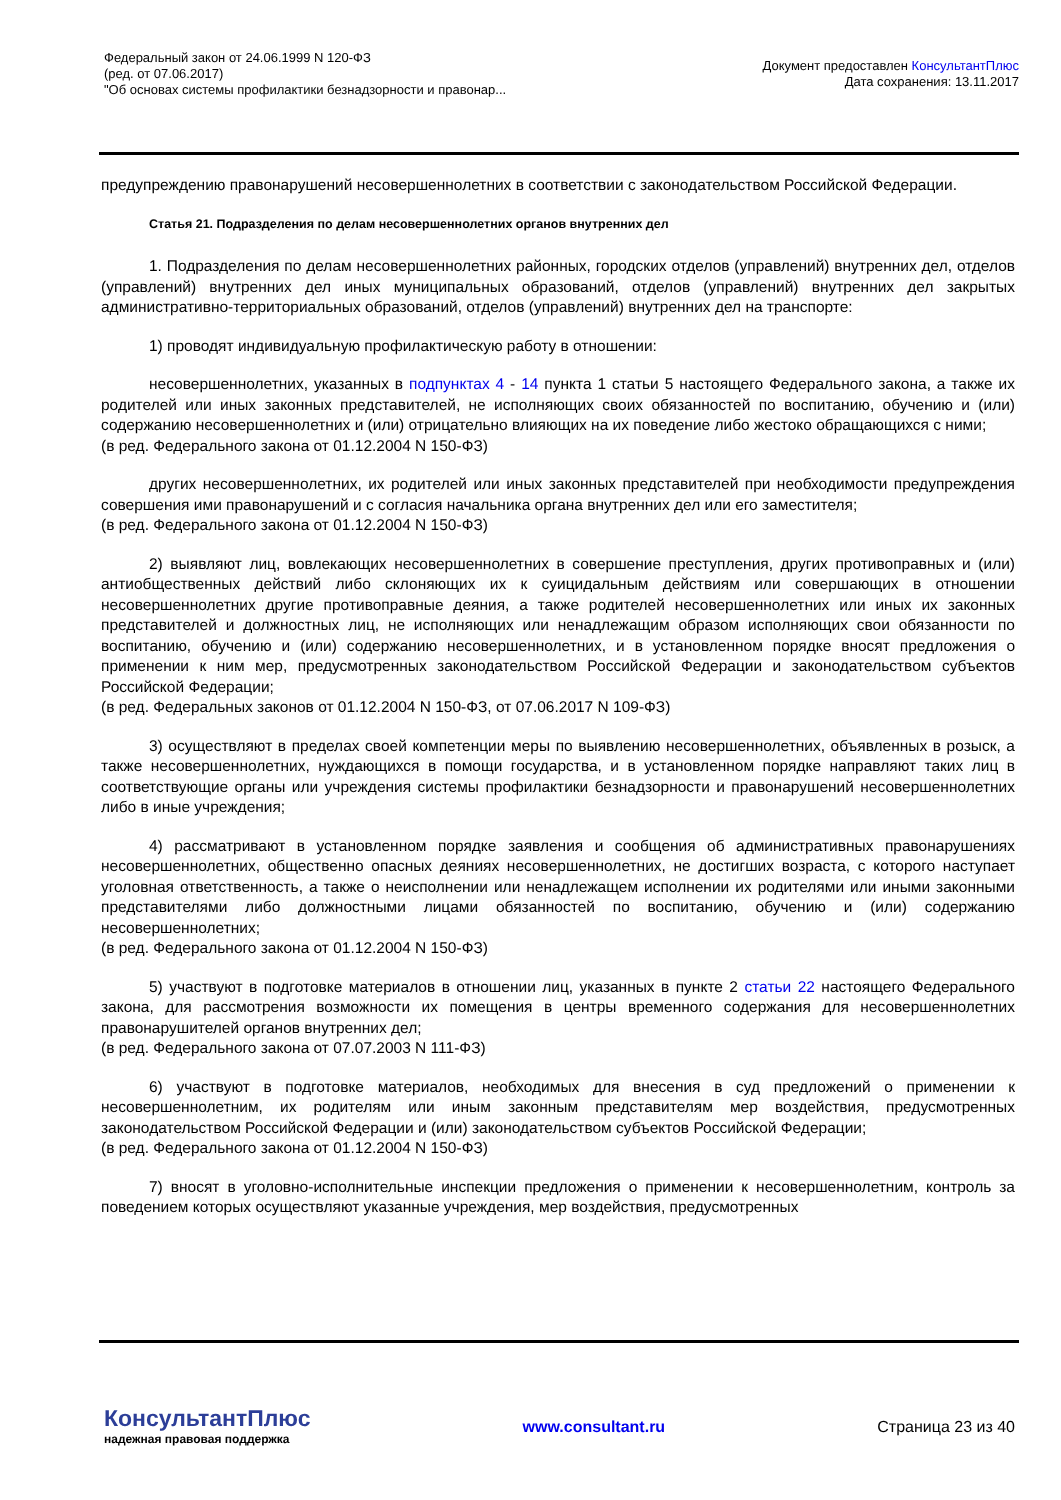Федеральный закон от 24.06.1999 N 120-ФЗ
(ред. от 07.06.2017)
"Об основах системы профилактики безнадзорности и правонар...
Документ предоставлен КонсультантПлюс
Дата сохранения: 13.11.2017
предупреждению правонарушений несовершеннолетних в соответствии с законодательством Российской Федерации.
Статья 21. Подразделения по делам несовершеннолетних органов внутренних дел
1. Подразделения по делам несовершеннолетних районных, городских отделов (управлений) внутренних дел, отделов (управлений) внутренних дел иных муниципальных образований, отделов (управлений) внутренних дел закрытых административно-территориальных образований, отделов (управлений) внутренних дел на транспорте:
1) проводят индивидуальную профилактическую работу в отношении:
несовершеннолетних, указанных в подпунктах 4 - 14 пункта 1 статьи 5 настоящего Федерального закона, а также их родителей или иных законных представителей, не исполняющих своих обязанностей по воспитанию, обучению и (или) содержанию несовершеннолетних и (или) отрицательно влияющих на их поведение либо жестоко обращающихся с ними;
(в ред. Федерального закона от 01.12.2004 N 150-ФЗ)
других несовершеннолетних, их родителей или иных законных представителей при необходимости предупреждения совершения ими правонарушений и с согласия начальника органа внутренних дел или его заместителя;
(в ред. Федерального закона от 01.12.2004 N 150-ФЗ)
2) выявляют лиц, вовлекающих несовершеннолетних в совершение преступления, других противоправных и (или) антиобщественных действий либо склоняющих их к суицидальным действиям или совершающих в отношении несовершеннолетних другие противоправные деяния, а также родителей несовершеннолетних или иных их законных представителей и должностных лиц, не исполняющих или ненадлежащим образом исполняющих свои обязанности по воспитанию, обучению и (или) содержанию несовершеннолетних, и в установленном порядке вносят предложения о применении к ним мер, предусмотренных законодательством Российской Федерации и законодательством субъектов Российской Федерации;
(в ред. Федеральных законов от 01.12.2004 N 150-ФЗ, от 07.06.2017 N 109-ФЗ)
3) осуществляют в пределах своей компетенции меры по выявлению несовершеннолетних, объявленных в розыск, а также несовершеннолетних, нуждающихся в помощи государства, и в установленном порядке направляют таких лиц в соответствующие органы или учреждения системы профилактики безнадзорности и правонарушений несовершеннолетних либо в иные учреждения;
4) рассматривают в установленном порядке заявления и сообщения об административных правонарушениях несовершеннолетних, общественно опасных деяниях несовершеннолетних, не достигших возраста, с которого наступает уголовная ответственность, а также о неисполнении или ненадлежащем исполнении их родителями или иными законными представителями либо должностными лицами обязанностей по воспитанию, обучению и (или) содержанию несовершеннолетних;
(в ред. Федерального закона от 01.12.2004 N 150-ФЗ)
5) участвуют в подготовке материалов в отношении лиц, указанных в пункте 2 статьи 22 настоящего Федерального закона, для рассмотрения возможности их помещения в центры временного содержания для несовершеннолетних правонарушителей органов внутренних дел;
(в ред. Федерального закона от 07.07.2003 N 111-ФЗ)
6) участвуют в подготовке материалов, необходимых для внесения в суд предложений о применении к несовершеннолетним, их родителям или иным законным представителям мер воздействия, предусмотренных законодательством Российской Федерации и (или) законодательством субъектов Российской Федерации;
(в ред. Федерального закона от 01.12.2004 N 150-ФЗ)
7) вносят в уголовно-исполнительные инспекции предложения о применении к несовершеннолетним, контроль за поведением которых осуществляют указанные учреждения, мер воздействия, предусмотренных
КонсультантПлюс
надежная правовая поддержка
www.consultant.ru Страница 23 из 40